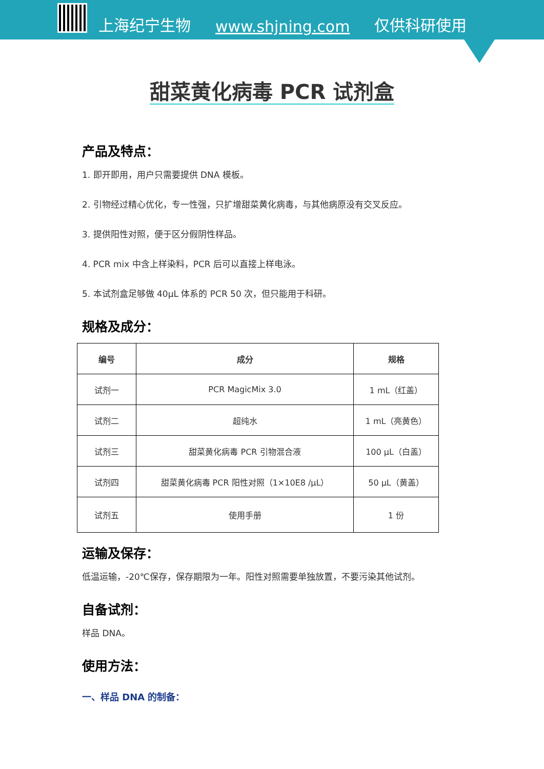上海纪宁生物 www.shjning.com 仅供科研使用
甜菜黄化病毒 PCR 试剂盒
产品及特点：
1. 即开即用，用户只需要提供 DNA 模板。
2. 引物经过精心优化，专一性强，只扩增甜菜黄化病毒，与其他病原没有交叉反应。
3. 提供阳性对照，便于区分假阴性样品。
4. PCR mix 中含上样染料，PCR 后可以直接上样电泳。
5. 本试剂盒足够做 40μL 体系的 PCR 50 次，但只能用于科研。
规格及成分：
| 编号 | 成分 | 规格 |
| --- | --- | --- |
| 试剂一 | PCR MagicMix 3.0 | 1 mL（红盖） |
| 试剂二 | 超纯水 | 1 mL（亮黄色） |
| 试剂三 | 甜菜黄化病毒 PCR 引物混合液 | 100 μL（白盖） |
| 试剂四 | 甜菜黄化病毒 PCR 阳性对照（1×10E8 /μL） | 50 μL（黄盖） |
| 试剂五 | 使用手册 | 1 份 |
运输及保存：
低温运输，-20℃保存，保存期限为一年。阳性对照需要单独放置，不要污染其他试剂。
自备试剂：
样品 DNA。
使用方法：
一、样品 DNA 的制备：